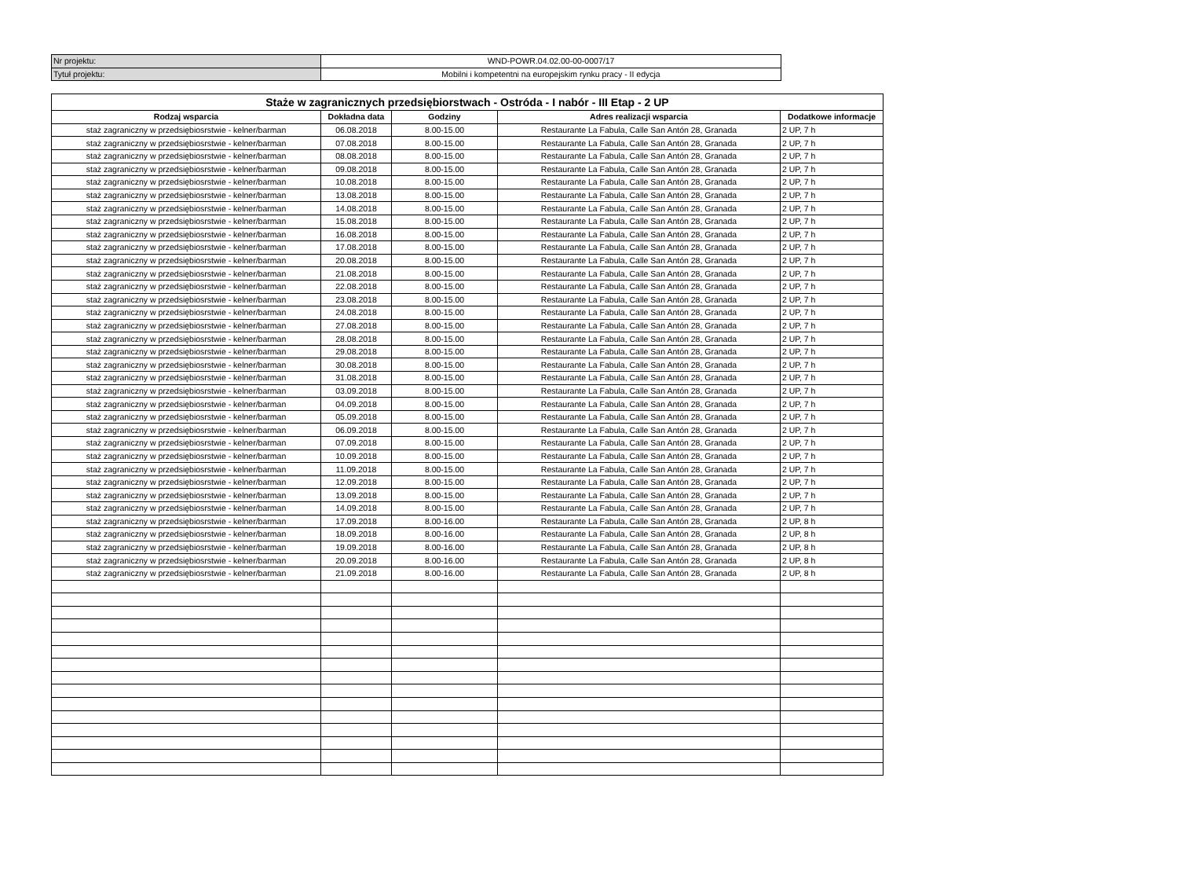| Nr projektu: | WND-POWR.04.02.00-00-0007/17 |
| Tytuł projektu: | Mobilni i kompetentni na europejskim rynku pracy - II edycja |
| Staże w zagranicznych przedsiębiorstwach - Ostróda - I nabór - III Etap - 2 UP | | | | |
| --- | --- | --- | --- | --- |
| Rodzaj wsparcia | Dokładna data | Godziny | Adres realizacji wsparcia | Dodatkowe informacje |
| staż zagraniczny w przedsiębiosrstwie - kelner/barman | 06.08.2018 | 8.00-15.00 | Restaurante La Fabula, Calle San Antón 28, Granada | 2 UP, 7 h |
| staż zagraniczny w przedsiębiosrstwie - kelner/barman | 07.08.2018 | 8.00-15.00 | Restaurante La Fabula, Calle San Antón 28, Granada | 2 UP, 7 h |
| staż zagraniczny w przedsiębiosrstwie - kelner/barman | 08.08.2018 | 8.00-15.00 | Restaurante La Fabula, Calle San Antón 28, Granada | 2 UP, 7 h |
| staż zagraniczny w przedsiębiosrstwie - kelner/barman | 09.08.2018 | 8.00-15.00 | Restaurante La Fabula, Calle San Antón 28, Granada | 2 UP, 7 h |
| staż zagraniczny w przedsiębiosrstwie - kelner/barman | 10.08.2018 | 8.00-15.00 | Restaurante La Fabula, Calle San Antón 28, Granada | 2 UP, 7 h |
| staż zagraniczny w przedsiębiosrstwie - kelner/barman | 13.08.2018 | 8.00-15.00 | Restaurante La Fabula, Calle San Antón 28, Granada | 2 UP, 7 h |
| staż zagraniczny w przedsiębiosrstwie - kelner/barman | 14.08.2018 | 8.00-15.00 | Restaurante La Fabula, Calle San Antón 28, Granada | 2 UP, 7 h |
| staż zagraniczny w przedsiębiosrstwie - kelner/barman | 15.08.2018 | 8.00-15.00 | Restaurante La Fabula, Calle San Antón 28, Granada | 2 UP, 7 h |
| staż zagraniczny w przedsiębiosrstwie - kelner/barman | 16.08.2018 | 8.00-15.00 | Restaurante La Fabula, Calle San Antón 28, Granada | 2 UP, 7 h |
| staż zagraniczny w przedsiębiosrstwie - kelner/barman | 17.08.2018 | 8.00-15.00 | Restaurante La Fabula, Calle San Antón 28, Granada | 2 UP, 7 h |
| staż zagraniczny w przedsiębiosrstwie - kelner/barman | 20.08.2018 | 8.00-15.00 | Restaurante La Fabula, Calle San Antón 28, Granada | 2 UP, 7 h |
| staż zagraniczny w przedsiębiosrstwie - kelner/barman | 21.08.2018 | 8.00-15.00 | Restaurante La Fabula, Calle San Antón 28, Granada | 2 UP, 7 h |
| staż zagraniczny w przedsiębiosrstwie - kelner/barman | 22.08.2018 | 8.00-15.00 | Restaurante La Fabula, Calle San Antón 28, Granada | 2 UP, 7 h |
| staż zagraniczny w przedsiębiosrstwie - kelner/barman | 23.08.2018 | 8.00-15.00 | Restaurante La Fabula, Calle San Antón 28, Granada | 2 UP, 7 h |
| staż zagraniczny w przedsiębiosrstwie - kelner/barman | 24.08.2018 | 8.00-15.00 | Restaurante La Fabula, Calle San Antón 28, Granada | 2 UP, 7 h |
| staż zagraniczny w przedsiębiosrstwie - kelner/barman | 27.08.2018 | 8.00-15.00 | Restaurante La Fabula, Calle San Antón 28, Granada | 2 UP, 7 h |
| staż zagraniczny w przedsiębiosrstwie - kelner/barman | 28.08.2018 | 8.00-15.00 | Restaurante La Fabula, Calle San Antón 28, Granada | 2 UP, 7 h |
| staż zagraniczny w przedsiębiosrstwie - kelner/barman | 29.08.2018 | 8.00-15.00 | Restaurante La Fabula, Calle San Antón 28, Granada | 2 UP, 7 h |
| staż zagraniczny w przedsiębiosrstwie - kelner/barman | 30.08.2018 | 8.00-15.00 | Restaurante La Fabula, Calle San Antón 28, Granada | 2 UP, 7 h |
| staż zagraniczny w przedsiębiosrstwie - kelner/barman | 31.08.2018 | 8.00-15.00 | Restaurante La Fabula, Calle San Antón 28, Granada | 2 UP, 7 h |
| staż zagraniczny w przedsiębiosrstwie - kelner/barman | 03.09.2018 | 8.00-15.00 | Restaurante La Fabula, Calle San Antón 28, Granada | 2 UP, 7 h |
| staż zagraniczny w przedsiębiosrstwie - kelner/barman | 04.09.2018 | 8.00-15.00 | Restaurante La Fabula, Calle San Antón 28, Granada | 2 UP, 7 h |
| staż zagraniczny w przedsiębiosrstwie - kelner/barman | 05.09.2018 | 8.00-15.00 | Restaurante La Fabula, Calle San Antón 28, Granada | 2 UP, 7 h |
| staż zagraniczny w przedsiębiosrstwie - kelner/barman | 06.09.2018 | 8.00-15.00 | Restaurante La Fabula, Calle San Antón 28, Granada | 2 UP, 7 h |
| staż zagraniczny w przedsiębiosrstwie - kelner/barman | 07.09.2018 | 8.00-15.00 | Restaurante La Fabula, Calle San Antón 28, Granada | 2 UP, 7 h |
| staż zagraniczny w przedsiębiosrstwie - kelner/barman | 10.09.2018 | 8.00-15.00 | Restaurante La Fabula, Calle San Antón 28, Granada | 2 UP, 7 h |
| staż zagraniczny w przedsiębiosrstwie - kelner/barman | 11.09.2018 | 8.00-15.00 | Restaurante La Fabula, Calle San Antón 28, Granada | 2 UP, 7 h |
| staż zagraniczny w przedsiębiosrstwie - kelner/barman | 12.09.2018 | 8.00-15.00 | Restaurante La Fabula, Calle San Antón 28, Granada | 2 UP, 7 h |
| staż zagraniczny w przedsiębiosrstwie - kelner/barman | 13.09.2018 | 8.00-15.00 | Restaurante La Fabula, Calle San Antón 28, Granada | 2 UP, 7 h |
| staż zagraniczny w przedsiębiosrstwie - kelner/barman | 14.09.2018 | 8.00-15.00 | Restaurante La Fabula, Calle San Antón 28, Granada | 2 UP, 7 h |
| staż zagraniczny w przedsiębiosrstwie - kelner/barman | 17.09.2018 | 8.00-16.00 | Restaurante La Fabula, Calle San Antón 28, Granada | 2 UP, 8 h |
| staż zagraniczny w przedsiębiosrstwie - kelner/barman | 18.09.2018 | 8.00-16.00 | Restaurante La Fabula, Calle San Antón 28, Granada | 2 UP, 8 h |
| staż zagraniczny w przedsiębiosrstwie - kelner/barman | 19.09.2018 | 8.00-16.00 | Restaurante La Fabula, Calle San Antón 28, Granada | 2 UP, 8 h |
| staż zagraniczny w przedsiębiosrstwie - kelner/barman | 20.09.2018 | 8.00-16.00 | Restaurante La Fabula, Calle San Antón 28, Granada | 2 UP, 8 h |
| staż zagraniczny w przedsiębiosrstwie - kelner/barman | 21.09.2018 | 8.00-16.00 | Restaurante La Fabula, Calle San Antón 28, Granada | 2 UP, 8 h |